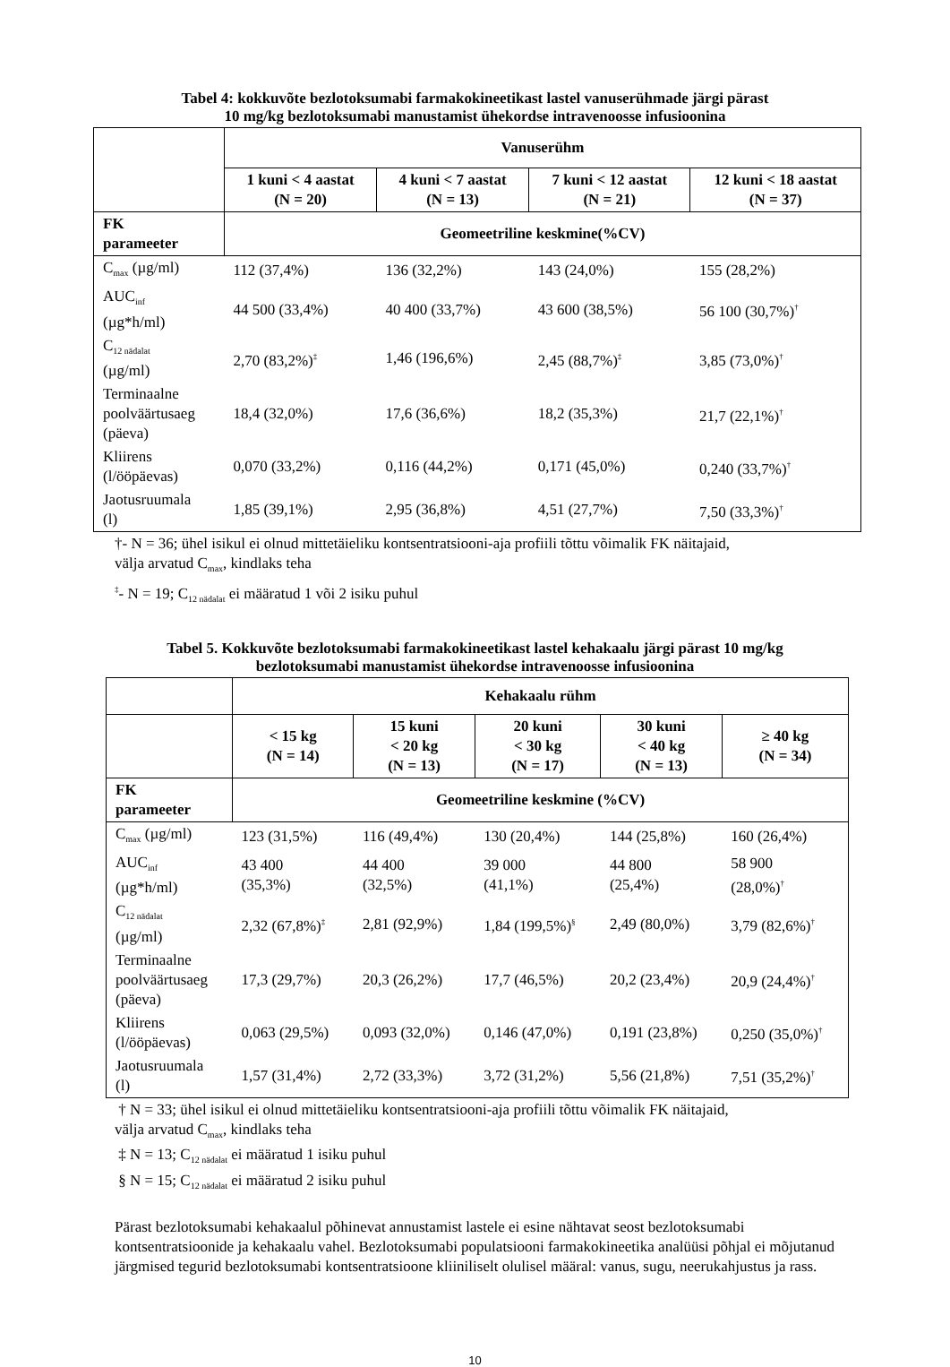Tabel 4: kokkuvõte bezlotoksumabi farmakokineetikast lastel vanuserühmade järgi pärast
10 mg/kg bezlotoksumabi manustamist ühekordse intravenoosse infusioonina
| | Vanuserühm | | | |
| | 1 kuni < 4 aastat (N = 20) | 4 kuni < 7 aastat (N = 13) | 7 kuni < 12 aastat (N = 21) | 12 kuni < 18 aastat (N = 37) |
| FK parameeter | Geomeetriline keskmine(%CV) | | | |
| C<sub>max</sub> (µg/ml) | 112 (37,4%) | 136 (32,2%) | 143 (24,0%) | 155 (28,2%) |
| AUC<sub>inf</sub> (µg*h/ml) | 44 500 (33,4%) | 40 400 (33,7%) | 43 600 (38,5%) | 56 100 (30,7%)<sup>†</sup> |
| C<sub>12 nädalat</sub> (µg/ml) | 2,70 (83,2%)<sup>‡</sup> | 1,46 (196,6%) | 2,45 (88,7%)<sup>‡</sup> | 3,85 (73,0%)<sup>†</sup> |
| Terminaalne poolväärtusaeg (päeva) | 18,4 (32,0%) | 17,6 (36,6%) | 18,2 (35,3%) | 21,7 (22,1%)<sup>†</sup> |
| Kliirens (l/ööpäevas) | 0,070 (33,2%) | 0,116 (44,2%) | 0,171 (45,0%) | 0,240 (33,7%)<sup>†</sup> |
| Jaotusruumala (l) | 1,85 (39,1%) | 2,95 (36,8%) | 4,51 (27,7%) | 7,50 (33,3%)<sup>†</sup> |
†- N = 36; ühel isikul ei olnud mittetäieliku kontsentratsiooni-aja profiili tõttu võimalik FK näitajaid,
välja arvatud C<sub>max</sub>, kindlaks teha
<sup>‡</sup>- N = 19; C<sub>12 nädalat</sub> ei määratud 1 või 2 isiku puhul
Tabel 5. Kokkuvõte bezlotoksumabi farmakokineetikast lastel kehakaalu järgi pärast 10 mg/kg
bezlotoksumabi manustamist ühekordse intravenoosse infusioonina
| | Kehakaalu rühm | | | | |
| | < 15 kg (N = 14) | 15 kuni < 20 kg (N = 13) | 20 kuni < 30 kg (N = 17) | 30 kuni < 40 kg (N = 13) | ≥ 40 kg (N = 34) |
| FK parameeter | Geomeetriline keskmine (%CV) | | | | |
| C<sub>max</sub> (µg/ml) | 123 (31,5%) | 116 (49,4%) | 130 (20,4%) | 144 (25,8%) | 160 (26,4%) |
| AUC<sub>inf</sub> (µg*h/ml) | 43 400 (35,3%) | 44 400 (32,5%) | 39 000 (41,1%) | 44 800 (25,4%) | 58 900 (28,0%)<sup>†</sup> |
| C<sub>12 nädalat</sub> (µg/ml) | 2,32 (67,8%)<sup>‡</sup> | 2,81 (92,9%) | 1,84 (199,5%)<sup>§</sup> | 2,49 (80,0%) | 3,79 (82,6%)<sup>†</sup> |
| Terminaalne poolväärtusaeg (päeva) | 17,3 (29,7%) | 20,3 (26,2%) | 17,7 (46,5%) | 20,2 (23,4%) | 20,9 (24,4%)<sup>†</sup> |
| Kliirens (l/ööpäevas) | 0,063 (29,5%) | 0,093 (32,0%) | 0,146 (47,0%) | 0,191 (23,8%) | 0,250 (35,0%)<sup>†</sup> |
| Jaotusruumala (l) | 1,57 (31,4%) | 2,72 (33,3%) | 3,72 (31,2%) | 5,56 (21,8%) | 7,51 (35,2%)<sup>†</sup> |
† N = 33; ühel isikul ei olnud mittetäieliku kontsentratsiooni-aja profiili tõttu võimalik FK näitajaid,
välja arvatud C<sub>max</sub>, kindlaks teha
‡ N = 13; C<sub>12 nädalat</sub> ei määratud 1 isiku puhul
§ N = 15; C<sub>12 nädalat</sub> ei määratud 2 isiku puhul
Pärast bezlotoksumabi kehakaalul põhinevat annustamist lastele ei esine nähtavat seost bezlotoksumabi kontsentratsioonide ja kehakaalu vahel. Bezlotoksumabi populatsiooni farmakokineetika analüüsi põhjal ei mõjutanud järgmised tegurid bezlotoksumabi kontsentratsioone kliiniliselt olulisel määral: vanus, sugu, neerukahjustus ja rass.
10